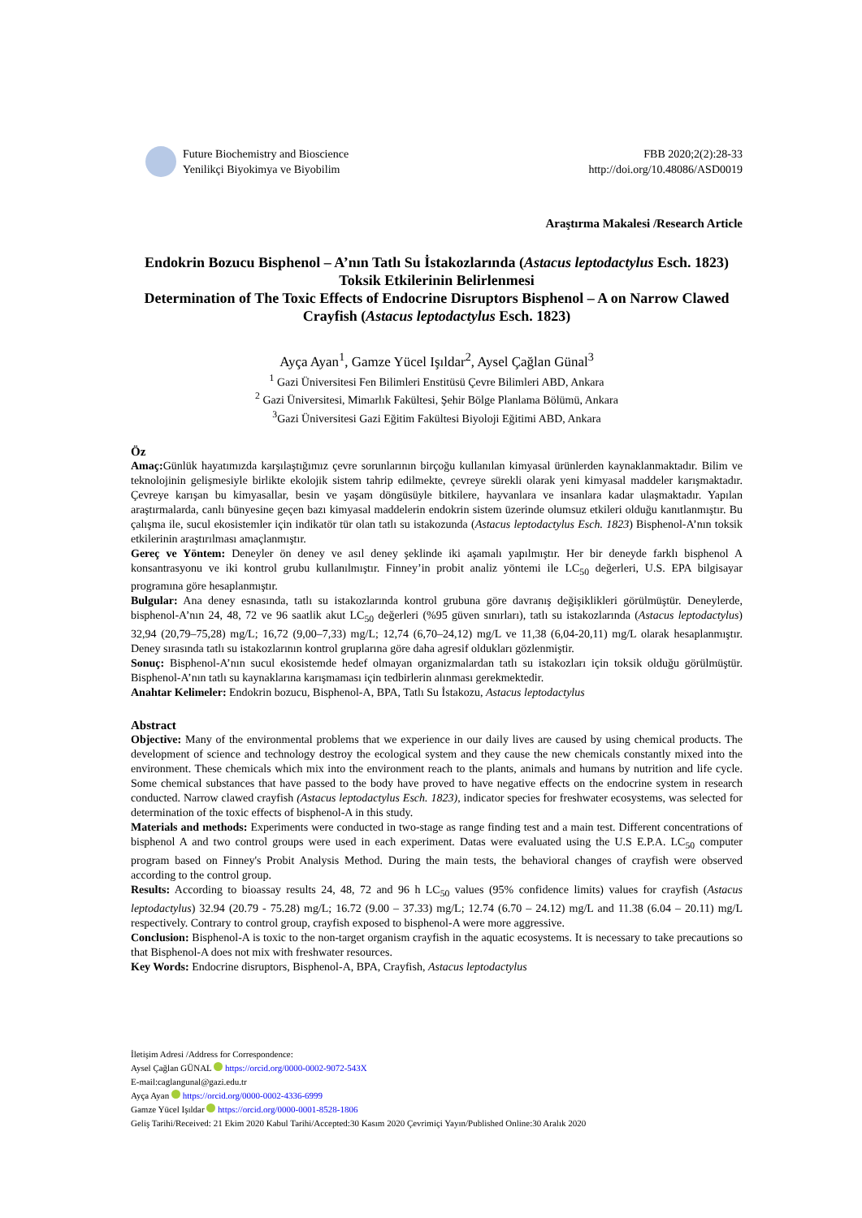Future Biochemistry and Bioscience
Yenilikçi Biyokimya ve Biyobilim
FBB 2020;2(2):28-33
http://doi.org/10.48086/ASD0019
Araştırma Makalesi /Research Article
Endokrin Bozucu Bisphenol – A’nın Tatlı Su İstakozlarında (Astacus leptodactylus Esch. 1823) Toksik Etkilerinin Belirlenmesi
Determination of The Toxic Effects of Endocrine Disruptors Bisphenol – A on Narrow Clawed Crayfish (Astacus leptodactylus Esch. 1823)
Ayça Ayan<sup>1</sup>, Gamze Yücel Işıldar<sup>2</sup>, Aysel Çağlan Günal<sup>3</sup>
<sup>1</sup> Gazi Üniversitesi Fen Bilimleri Enstitüsü Çevre Bilimleri ABD, Ankara
<sup>2</sup> Gazi Üniversitesi, Mimarlık Fakültesi, Şehir Bölge Planlama Bölümü, Ankara
<sup>3</sup> Gazi Üniversitesi Gazi Eğitim Fakültesi Biyoloji Eğitimi ABD, Ankara
Öz
Amaç: Günlük hayatımızda karşılaştığımız çevre sorunlarının birçoğu kullanılan kimyasal ürünlerden kaynaklanmaktadır. Bilim ve teknolojinin gelişmesiyle birlikte ekolojik sistem tahrip edilmekte, çevreye sürekli olarak yeni kimyasal maddeler karışmaktadır. Çevreye karışan bu kimyasallar, besin ve yaşam döngüsüyle bitkilere, hayvanlara ve insanlara kadar ulaşmaktadır. Yapılan araştırmalarda, canlı bünyesine geçen bazı kimyasal maddelerin endokrin sistem üzerinde olumsuz etkileri olduğu kanıtlanmıştır. Bu çalışma ile, sucul ekosistemler için indikatör tür olan tatlı su istakozunda (Astacus leptodactylus Esch. 1823) Bisphenol-A’nın toksik etkilerinin araştırılması amaçlanmıştır.
Gereç ve Yöntem: Deneyler ön deney ve asıl deney şeklinde iki aşamalı yapılmıştır. Her bir deneyde farklı bisphenol A konsantrasyonu ve iki kontrol grubu kullanılmıştır. Finney’in probit analiz yöntemi ile LC<sub>50</sub> değerleri, U.S. EPA bilgisayar programına göre hesaplanmıştır.
Bulgular: Ana deney esnasında, tatlı su istakozlarında kontrol grubuna göre davranış değişiklikleri görülmüştür. Deneylerde, bisphenol-A’nın 24, 48, 72 ve 96 saatlik akut LC<sub>50</sub> değerleri (%95 güven sınırları), tatlı su istakozlarında (Astacus leptodactylus) 32,94 (20,79–75,28) mg/L; 16,72 (9,00–7,33) mg/L; 12,74 (6,70–24,12) mg/L ve 11,38 (6,04-20,11) mg/L olarak hesaplanmıştır. Deney sırasında tatlı su istakozlarının kontrol gruplarına göre daha agresif oldukları gözlenmiştir.
Sonuç: Bisphenol-A’nın sucul ekosistemde hedef olmayan organizmalardan tatlı su istakozları için toksik olduğu görülmüştür. Bisphenol-A’nın tatlı su kaynaklarına karışmaması için tedbirlerin alınması gerekmektedir.
Anahtar Kelimeler: Endokrin bozucu, Bisphenol-A, BPA, Tatlı Su İstakozu, Astacus leptodactylus
Abstract
Objective: Many of the environmental problems that we experience in our daily lives are caused by using chemical products. The development of science and technology destroy the ecological system and they cause the new chemicals constantly mixed into the environment. These chemicals which mix into the environment reach to the plants, animals and humans by nutrition and life cycle. Some chemical substances that have passed to the body have proved to have negative effects on the endocrine system in research conducted. Narrow clawed crayfish (Astacus leptodactylus Esch. 1823), indicator species for freshwater ecosystems, was selected for determination of the toxic effects of bisphenol-A in this study.
Materials and methods: Experiments were conducted in two-stage as range finding test and a main test. Different concentrations of bisphenol A and two control groups were used in each experiment. Datas were evaluated using the U.S E.P.A. LC<sub>50</sub> computer program based on Finney's Probit Analysis Method. During the main tests, the behavioral changes of crayfish were observed according to the control group.
Results: According to bioassay results 24, 48, 72 and 96 h LC<sub>50</sub> values (95% confidence limits) values for crayfish (Astacus leptodactylus) 32.94 (20.79 - 75.28) mg/L; 16.72 (9.00 – 37.33) mg/L; 12.74 (6.70 – 24.12) mg/L and 11.38 (6.04 – 20.11) mg/L respectively. Contrary to control group, crayfish exposed to bisphenol-A were more aggressive.
Conclusion: Bisphenol-A is toxic to the non-target organism crayfish in the aquatic ecosystems. It is necessary to take precautions so that Bisphenol-A does not mix with freshwater resources.
Key Words: Endocrine disruptors, Bisphenol-A, BPA, Crayfish, Astacus leptodactylus
İletişim Adresi /Address for Correspondence:
Aysel Çağlan GÜNAL https://orcid.org/0000-0002-9072-543X
E-mail:caglangunal@gazi.edu.tr
Ayça Ayan https://orcid.org/0000-0002-4336-6999
Gamze Yücel Işıldar https://orcid.org/0000-0001-8528-1806
Geliş Tarihi/Received: 21 Ekim 2020 Kabul Tarihi/Accepted:30 Kasım 2020 Çevrimiçi Yayın/Published Online:30 Aralık 2020